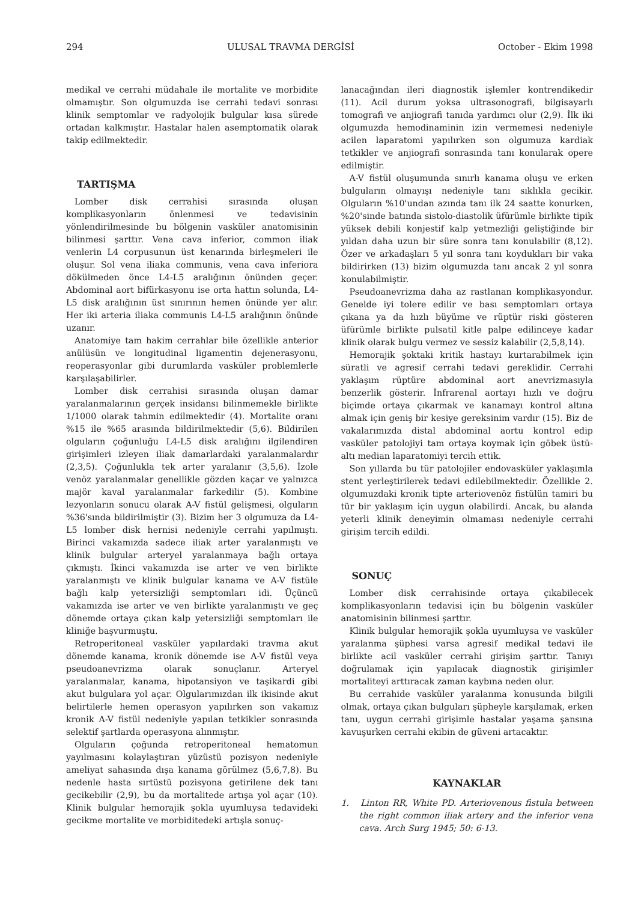294 ULUSAL TRAVMA DERGİSİ October - Ekim 1998
medikal ve cerrahi müdahale ile mortalite ve morbidite olmamıştır. Son olgumuzda ise cerrahi tedavi sonrası klinik semptomlar ve radyolojik bulgular kısa sürede ortadan kalkmıştır. Hastalar halen asemptomatik olarak takip edilmektedir.
TARTIŞMA
Lomber disk cerrahisi sırasında oluşan komplikasyonların önlenmesi ve tedavisinin yönlendirilmesinde bu bölgenin vasküler anatomisinin bilinmesi şarttır. Vena cava inferior, common iliak venlerin L4 corpusunun üst kenarında birleşmeleri ile oluşur. Sol vena iliaka communis, vena cava inferiora dökülmeden önce L4-L5 aralığının önünden geçer. Abdominal aort bifürkasyonu ise orta hattın solunda, L4-L5 disk aralığının üst sınırının hemen önünde yer alır. Her iki arteria iliaka communis L4-L5 aralığının önünde uzanır.
Anatomiye tam hakim cerrahlar bile özellikle anterior anülüsün ve longitudinal ligamentin dejenerasyonu, reoperasyonlar gibi durumlarda vasküler problemlerle karşılaşabilirler.
Lomber disk cerrahisi sırasında oluşan damar yaralanmalarının gerçek insidansı bilinmemekle birlikte 1/1000 olarak tahmin edilmektedir (4). Mortalite oranı %15 ile %65 arasında bildirilmektedir (5,6). Bildirilen olguların çoğunluğu L4-L5 disk aralığını ilgilendiren girişimleri izleyen iliak damarlardaki yaralanmalardır (2,3,5). Çoğunlukla tek arter yaralanır (3,5,6). İzole venöz yaralanmalar genellikle gözden kaçar ve yalnızca majör kaval yaralanmalar farkedilir (5). Kombine lezyonların sonucu olarak A-V fistül gelişmesi, olguların %36'sında bildirilmiştir (3). Bizim her 3 olgumuza da L4-L5 lomber disk hernisi nedeniyle cerrahi yapılmıştı. Birinci vakamızda sadece iliak arter yaralanmıştı ve klinik bulgular arteryel yaralanmaya bağlı ortaya çıkmıştı. İkinci vakamızda ise arter ve ven birlikte yaralanmıştı ve klinik bulgular kanama ve A-V fistüle bağlı kalp yetersizliği semptomları idi. Üçüncü vakamızda ise arter ve ven birlikte yaralanmıştı ve geç dönemde ortaya çıkan kalp yetersizliği semptomları ile kliniğe başvurmuştu.
Retroperitoneal vasküler yapılardaki travma akut dönemde kanama, kronik dönemde ise A-V fistül veya pseudoanevrizma olarak sonuçlanır. Arteryel yaralanmalar, kanama, hipotansiyon ve taşikardi gibi akut bulgulara yol açar. Olgularımızdan ilk ikisinde akut belirtilerle hemen operasyon yapılırken son vakamız kronik A-V fistül nedeniyle yapılan tetkikler sonrasında selektif şartlarda operasyona alınmıştır.
Olguların çoğunda retroperitoneal hematomun yayılmasını kolaylaştıran yüzüstü pozisyon nedeniyle ameliyat sahasında dışa kanama görülmez (5,6,7,8). Bu nedenle hasta sırtüstü pozisyona getirilene dek tanı gecikebilir (2,9), bu da mortalitede artışa yol açar (10). Klinik bulgular hemorajik şokla uyumluysa tedavideki gecikme mortalite ve morbiditedeki artışla sonuç-
lanacağından ileri diagnostik işlemler kontrendikedir (11). Acil durum yoksa ultrasonografi, bilgisayarlı tomografi ve anjiografi tanıda yardımcı olur (2,9). İlk iki olgumuzda hemodinaminin izin vermemesi nedeniyle acilen laparatomi yapılırken son olgumuza kardiak tetkikler ve anjiografi sonrasında tanı konularak opere edilmiştir.
A-V fistül oluşumunda sınırlı kanama oluşu ve erken bulguların olmayışı nedeniyle tanı sıklıkla gecikir. Olguların %10'undan azında tanı ilk 24 saatte konurken, %20'sinde batında sistolo-diastolik üfürümle birlikte tipik yüksek debili konjestif kalp yetmezliği geliştiğinde bir yıldan daha uzun bir süre sonra tanı konulabilir (8,12). Özer ve arkadaşları 5 yıl sonra tanı koydukları bir vaka bildirirken (13) bizim olgumuzda tanı ancak 2 yıl sonra konulabilmiştir.
Pseudoanevrizma daha az rastlanan komplikasyondur. Genelde iyi tolere edilir ve bası semptomları ortaya çıkana ya da hızlı büyüme ve rüptür riski gösteren üfürümle birlikte pulsatil kitle palpe edilinceye kadar klinik olarak bulgu vermez ve sessiz kalabilir (2,5,8,14).
Hemorajik şoktaki kritik hastayı kurtarabilmek için süratli ve agresif cerrahi tedavi gereklidir. Cerrahi yaklaşım rüptüre abdominal aort anevrizmasıyla benzerlik gösterir. İnfrarenal aortayı hızlı ve doğru biçimde ortaya çıkarmak ve kanamayı kontrol altına almak için geniş bir kesiye gereksinim vardır (15). Biz de vakalarımızda distal abdominal aortu kontrol edip vasküler patolojiyi tam ortaya koymak için göbek üstü-altı median laparatomiyi tercih ettik.
Son yıllarda bu tür patolojiler endovasküler yaklaşımla stent yerleştirilerek tedavi edilebilmektedir. Özellikle 2. olgumuzdaki kronik tipte arteriovenöz fistülün tamiri bu tür bir yaklaşım için uygun olabilirdi. Ancak, bu alanda yeterli klinik deneyimin olmaması nedeniyle cerrahi girişim tercih edildi.
SONUÇ
Lomber disk cerrahisinde ortaya çıkabilecek komplikasyonların tedavisi için bu bölgenin vasküler anatomisinin bilinmesi şarttır.
Klinik bulgular hemorajik şokla uyumluysa ve vasküler yaralanma şüphesi varsa agresif medikal tedavi ile birlikte acil vasküler cerrahi girişim şarttır. Tanıyı doğrulamak için yapılacak diagnostik girişimler mortaliteyi arttıracak zaman kaybına neden olur.
Bu cerrahide vasküler yaralanma konusunda bilgili olmak, ortaya çıkan bulguları şüpheyle karşılamak, erken tanı, uygun cerrahi girişimle hastalar yaşama şansına kavuşurken cerrahi ekibin de güveni artacaktır.
KAYNAKLAR
1. Linton RR, White PD. Arteriovenous fistula between the right common iliak artery and the inferior vena cava. Arch Surg 1945; 50: 6-13.